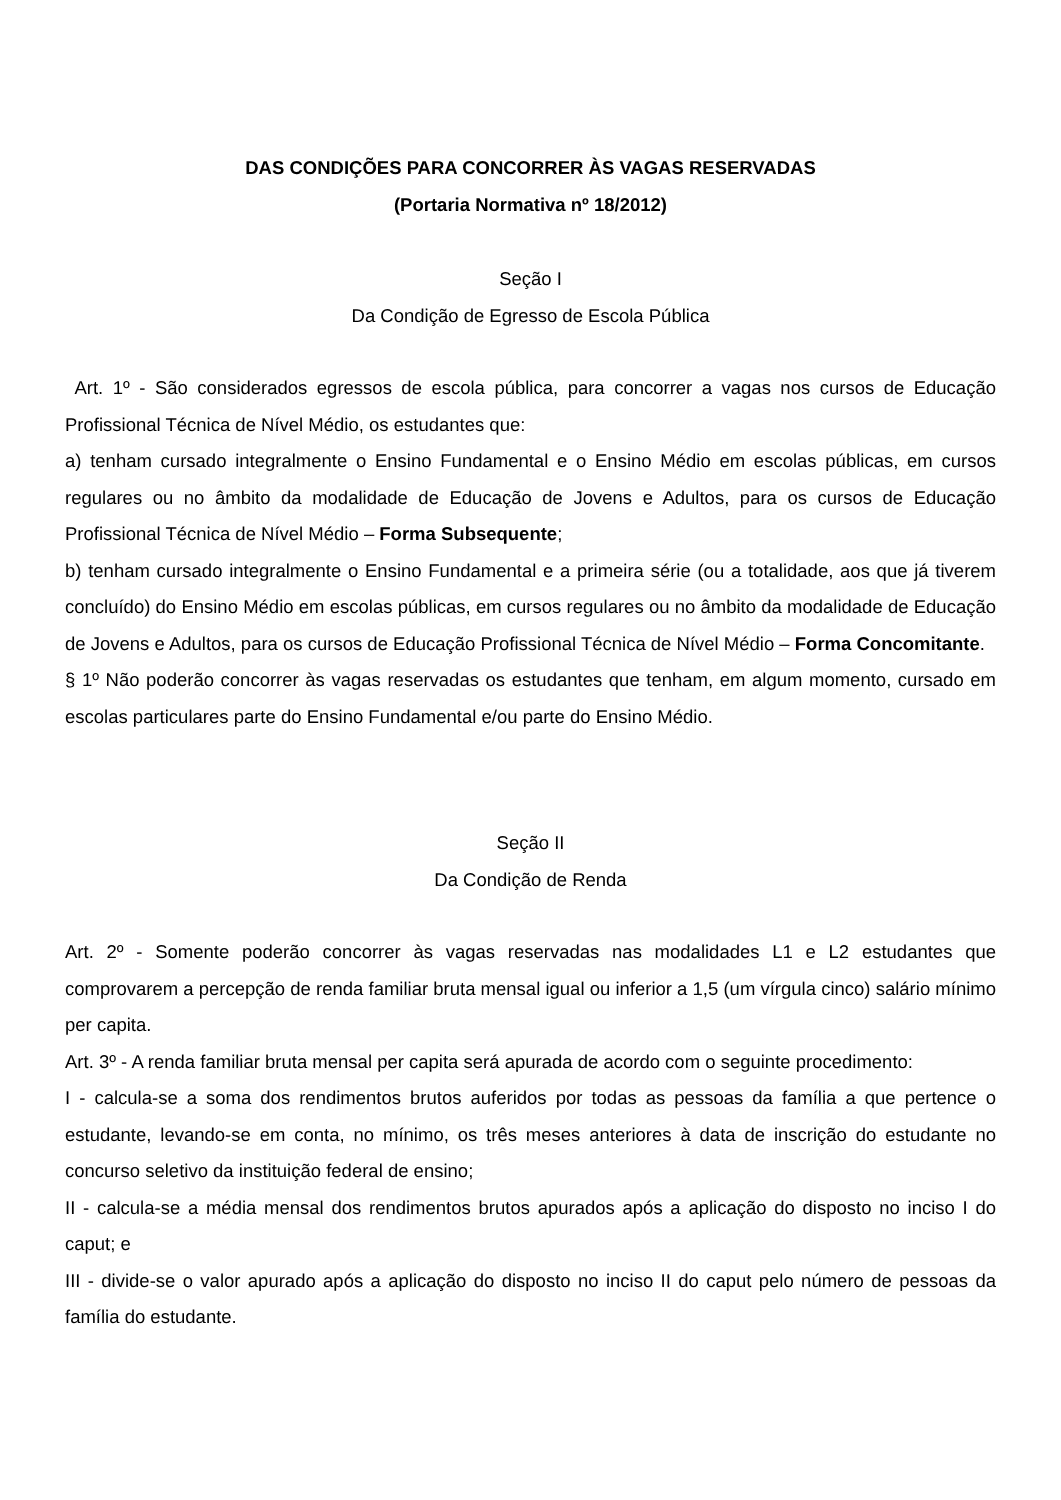DAS CONDIÇÕES PARA CONCORRER ÀS VAGAS RESERVADAS
(Portaria Normativa nº 18/2012)
Seção I
Da Condição de Egresso de Escola Pública
Art. 1º - São considerados egressos de escola pública, para concorrer a vagas nos cursos de Educação Profissional Técnica de Nível Médio, os estudantes que:
a) tenham cursado integralmente o Ensino Fundamental e o Ensino Médio em escolas públicas, em cursos regulares ou no âmbito da modalidade de Educação de Jovens e Adultos, para os cursos de Educação Profissional Técnica de Nível Médio – Forma Subsequente;
b) tenham cursado integralmente o Ensino Fundamental e a primeira série (ou a totalidade, aos que já tiverem concluído) do Ensino Médio em escolas públicas, em cursos regulares ou no âmbito da modalidade de Educação de Jovens e Adultos, para os cursos de Educação Profissional Técnica de Nível Médio – Forma Concomitante.
§ 1º Não poderão concorrer às vagas reservadas os estudantes que tenham, em algum momento, cursado em escolas particulares parte do Ensino Fundamental e/ou parte do Ensino Médio.
Seção II
Da Condição de Renda
Art. 2º - Somente poderão concorrer às vagas reservadas nas modalidades L1 e L2 estudantes que comprovarem a percepção de renda familiar bruta mensal igual ou inferior a 1,5 (um vírgula cinco) salário mínimo per capita.
Art. 3º - A renda familiar bruta mensal per capita será apurada de acordo com o seguinte procedimento:
I - calcula-se a soma dos rendimentos brutos auferidos por todas as pessoas da família a que pertence o estudante, levando-se em conta, no mínimo, os três meses anteriores à data de inscrição do estudante no concurso seletivo da instituição federal de ensino;
II - calcula-se a média mensal dos rendimentos brutos apurados após a aplicação do disposto no inciso I do caput; e
III - divide-se o valor apurado após a aplicação do disposto no inciso II do caput pelo número de pessoas da família do estudante.